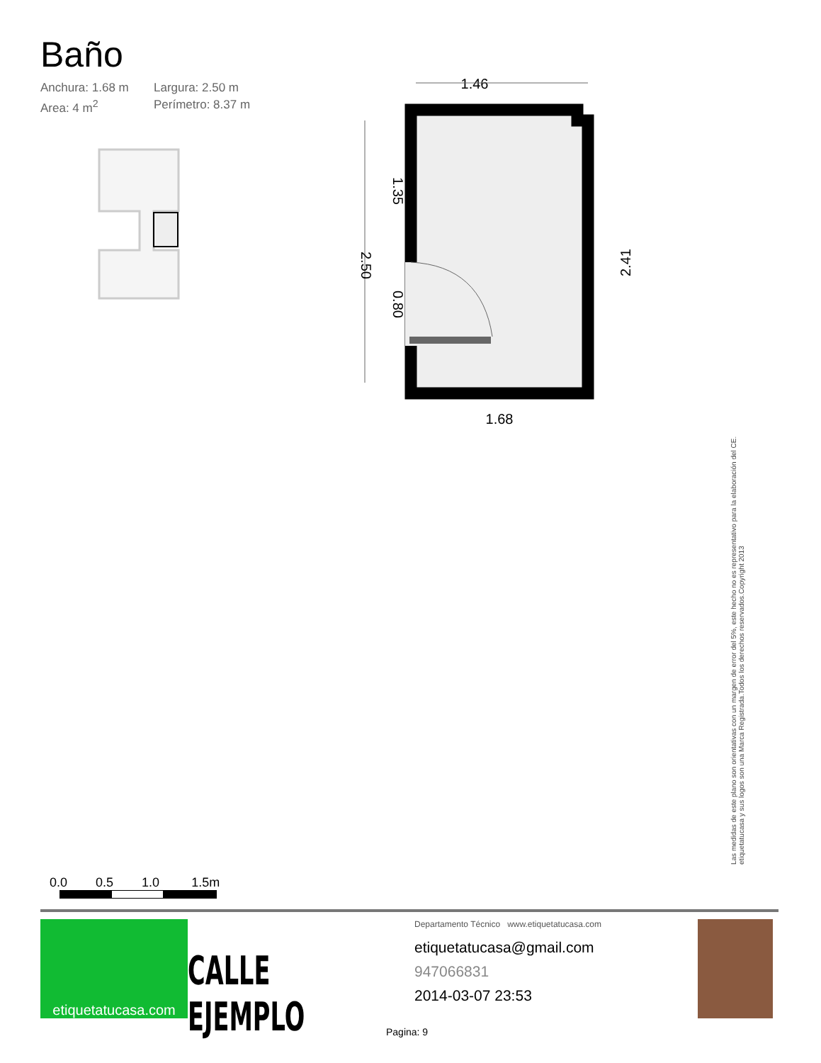Baño
Anchura: 1.68 m Largura: 2.50 m Area: 4 m<sup>2</sup> Perímetro: 8.37 m
1.46
2.50
1.35
0.80
2.41
1.68
Las medidas de este plano son orientativas con un margen de error del 5%, este hecho no es representativo para la elaboración del CE. etiquetatucasa y sus logos son una Marca Registrada.Todos los derechos reservados.Copyright 2013
0.0 0.5 1.0 1.5m
etiquetatucasa.com
CALLE EJEMPLO
Departamento Técnico www.etiquetatucasa.com
etiquetatucasa@gmail.com
947066831
2014-03-07 23:53
Pagina: 9